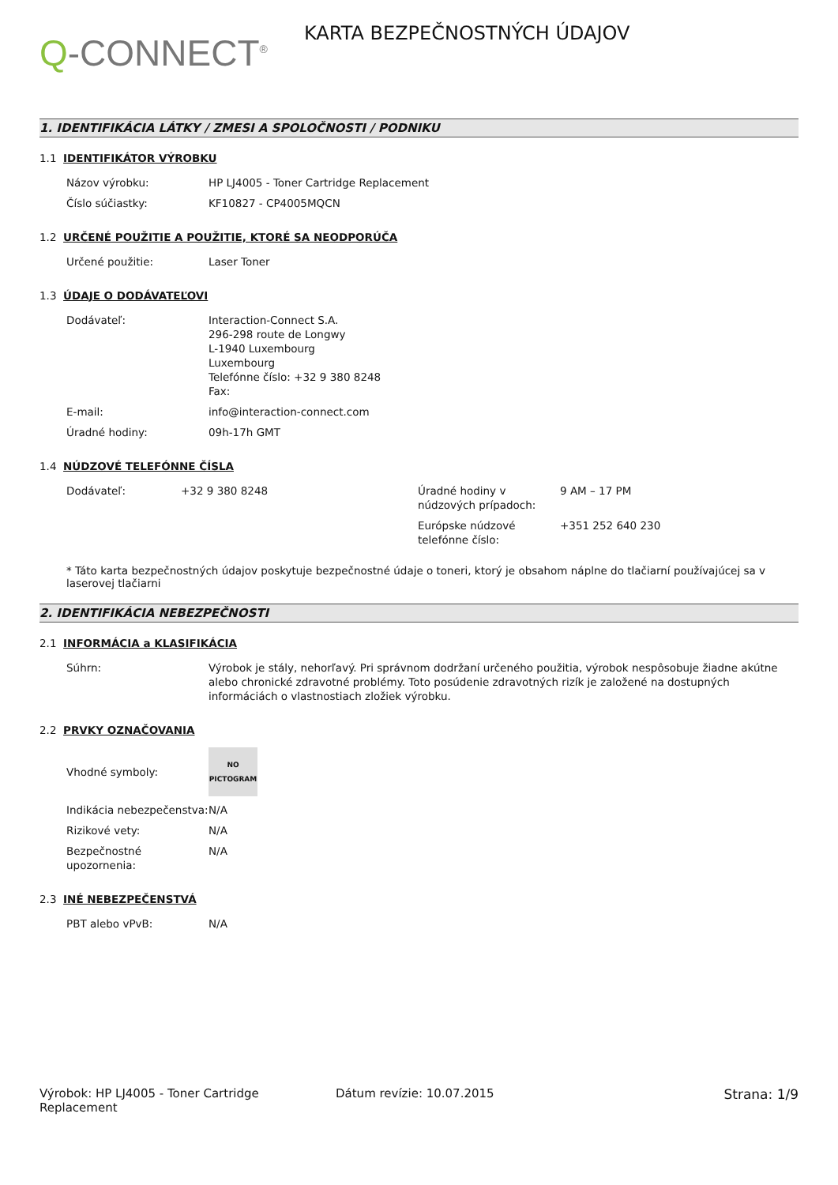Q-CONNECT<sup>®</sup>
KARTA BEZPEČNOSTNÝCH ÚDAJOV
1. IDENTIFIKÁCIA LÁTKY / ZMESI A SPOLOČNOSTI / PODNIKU
1.1 IDENTIFIKÁTOR VÝROBKU
| Názov výrobku: | HP LJ4005 - Toner Cartridge Replacement |
| Číslo súčiastky: | KF10827 - CP4005MQCN |
1.2 URČENÉ POUŽITIE A POUŽITIE, KTORÉ SA NEODPORÚČA
| Určené použitie: | Laser Toner |
1.3 ÚDAJE O DODÁVATEĽOVI
| Dodávateľ: | Interaction-Connect S.A. 296-298 route de Longwy L-1940 Luxembourg Luxembourg Telefónne číslo: +32 9 380 8248 Fax: |
| E-mail: | info@interaction-connect.com |
| Úradné hodiny: | 09h-17h GMT |
1.4 NÚDZOVÉ TELEFÓNNE ČÍSLA
| Dodávateľ: | +32 9 380 8248 | Úradné hodiny v núdzových prípadoch: | 9 AM – 17 PM |
| | | Európske núdzové telefónne číslo: | +351 252 640 230 |
* Táto karta bezpečnostných údajov poskytuje bezpečnostné údaje o toneri, ktorý je obsahom náplne do tlačiarní používajúcej sa v laserovej tlačiarni
2. IDENTIFIKÁCIA NEBEZPEČNOSTI
2.1 INFORMÁCIA a KLASIFIKÁCIA
| Súhrn: | Výrobok je stály, nehorľavý. Pri správnom dodržaní určeného použitia, výrobok nespôsobuje žiadne akútne alebo chronické zdravotné problémy. Toto posúdenie zdravotných rizík je založené na dostupných informáciách o vlastnostiach zložiek výrobku. |
2.2 PRVKY OZNAČOVANIA
| Vhodné symboly: | NO PICTOGRAM |
| Indikácia nebezpečenstva: | N/A |
| Rizikové vety: | N/A |
| Bezpečnostné upozornenia: | N/A |
2.3 INÉ NEBEZPEČENSTVÁ
| PBT alebo vPvB: | N/A |
Výrobok: HP LJ4005 - Toner Cartridge Replacement
Dátum revízie: 10.07.2015 Strana: 1/9